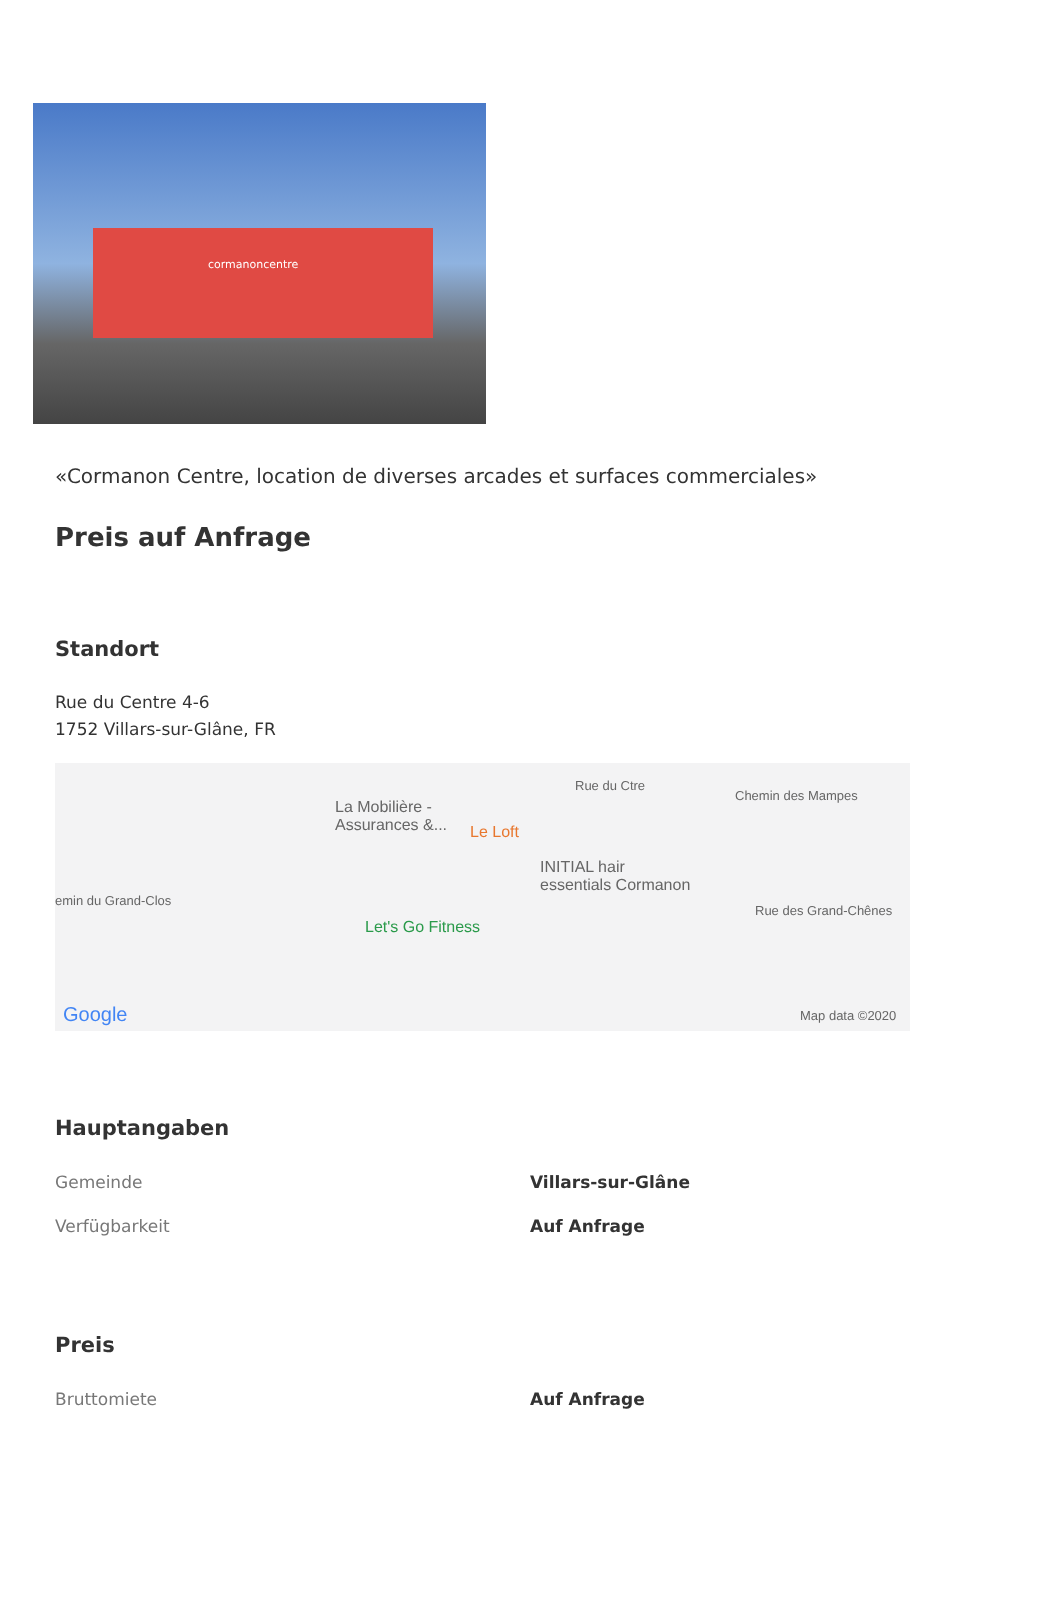cormanoncentre
«Cormanon Centre, location de diverses arcades et surfaces commerciales»
Preis auf Anfrage
Standort
Rue du Centre 4-6
1752 Villars-sur-Glâne, FR
La Mobilière -
Assurances &... Le Loft
INITIAL hair
essentials Cormanon
Let's Go Fitness
Chemin des Mampes
Rue des Grand-Chênes
emin du Grand-Clos
Rue du Ctre
Google Map data ©2020
Hauptangaben
| Gemeinde | Villars-sur-Glâne |
| Verfügbarkeit | Auf Anfrage |
Preis
| Bruttomiete | Auf Anfrage |